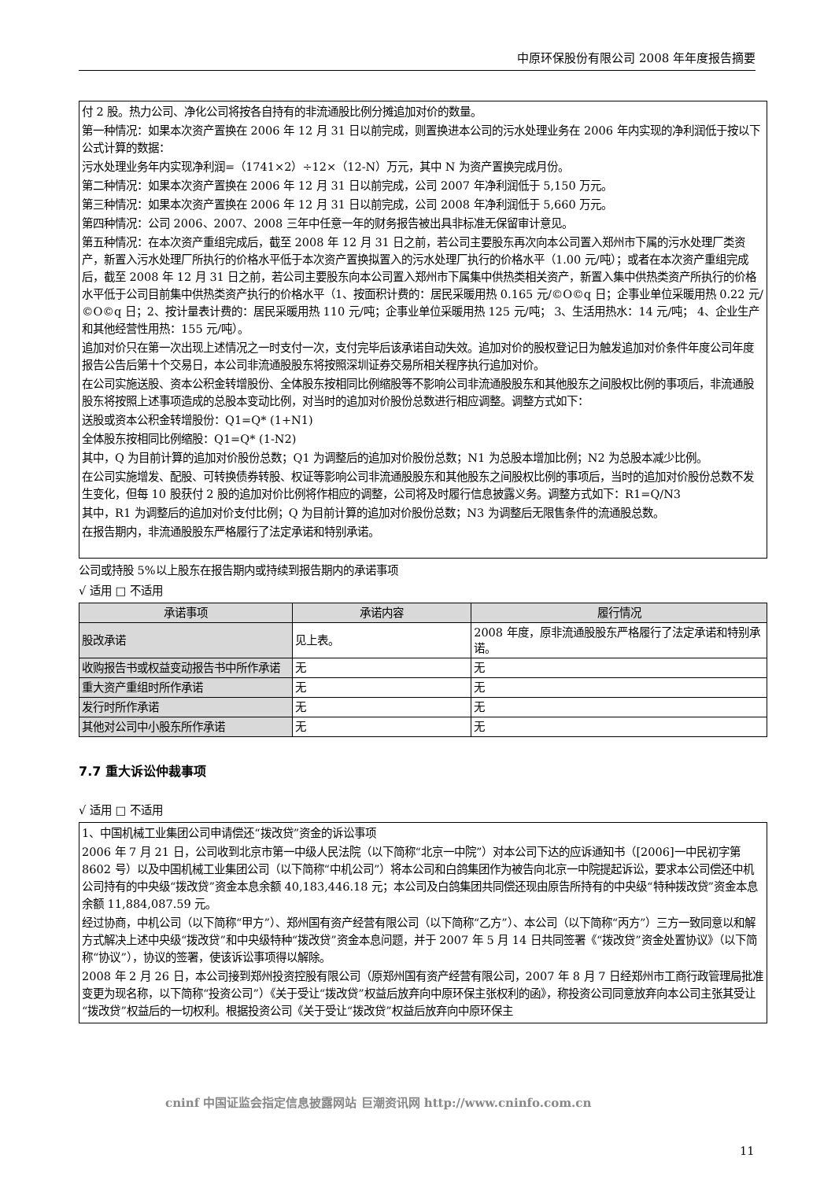中原环保股份有限公司 2008 年年度报告摘要
付 2 股。热力公司、净化公司将按各自持有的非流通股比例分摊追加对价的数量。
第一种情况：如果本次资产置换在 2006 年 12 月 31 日以前完成，则置换进本公司的污水处理业务在 2006 年内实现的净利润低于按以下公式计算的数据：
污水处理业务年内实现净利润=（1741×2）÷12×（12-N）万元，其中 N 为资产置换完成月份。
第二种情况：如果本次资产置换在 2006 年 12 月 31 日以前完成，公司 2007 年净利润低于 5,150 万元。
第三种情况：如果本次资产置换在 2006 年 12 月 31 日以前完成，公司 2008 年净利润低于 5,660 万元。
第四种情况：公司 2006、2007、2008 三年中任意一年的财务报告被出具非标准无保留审计意见。
第五种情况：在本次资产重组完成后，截至 2008 年 12 月 31 日之前，若公司主要股东再次向本公司置入郑州市下属的污水处理厂类资产，新置入污水处理厂所执行的价格水平低于本次资产置换拟置入的污水处理厂执行的价格水平（1.00 元/吨）；或者在本次资产重组完成后，截至 2008 年 12 月 31 日之前，若公司主要股东向本公司置入郑州市下属集中供热类相关资产，新置入集中供热类资产所执行的价格水平低于公司目前集中供热类资产执行的价格水平（1、按面积计费的：居民采暖用热 0.165 元/©O©q 日；企事业单位采暖用热 0.22 元/©O©q 日；2、按计量表计费的：居民采暖用热 110 元/吨；企事业单位采暖用热 125 元/吨； 3、生活用热水：14 元/吨； 4、企业生产和其他经营性用热：155 元/吨）。
追加对价只在第一次出现上述情况之一时支付一次，支付完毕后该承诺自动失效。追加对价的股权登记日为触发追加对价条件年度公司年度报告公告后第十个交易日，本公司非流通股股东将按照深圳证券交易所相关程序执行追加对价。
在公司实施送股、资本公积金转增股份、全体股东按相同比例缩股等不影响公司非流通股股东和其他股东之间股权比例的事项后，非流通股股东将按照上述事项造成的总股本变动比例，对当时的追加对价股份总数进行相应调整。调整方式如下：
送股或资本公积金转增股份：Q1=Q* (1+N1)
全体股东按相同比例缩股：Q1=Q* (1-N2)
其中，Q 为目前计算的追加对价股份总数；Q1 为调整后的追加对价股份总数；N1 为总股本增加比例；N2 为总股本减少比例。
在公司实施增发、配股、可转换债券转股、权证等影响公司非流通股股东和其他股东之间股权比例的事项后，当时的追加对价股份总数不发生变化，但每 10 股获付 2 股的追加对价比例将作相应的调整，公司将及时履行信息披露义务。调整方式如下：R1=Q/N3
其中，R1 为调整后的追加对价支付比例；Q 为目前计算的追加对价股份总数；N3 为调整后无限售条件的流通股总数。
在报告期内，非流通股股东严格履行了法定承诺和特别承诺。
公司或持股 5%以上股东在报告期内或持续到报告期内的承诺事项
√ 适用 □ 不适用
| 承诺事项 | 承诺内容 | 履行情况 |
| --- | --- | --- |
| 股改承诺 | 见上表。 | 2008 年度，原非流通股股东严格履行了法定承诺和特别承诺。 |
| 收购报告书或权益变动报告书中所作承诺 | 无 | 无 |
| 重大资产重组时所作承诺 | 无 | 无 |
| 发行时所作承诺 | 无 | 无 |
| 其他对公司中小股东所作承诺 | 无 | 无 |
7.7 重大诉讼仲裁事项
√ 适用 □ 不适用
1、中国机械工业集团公司申请偿还“拨改贷”资金的诉讼事项
2006 年 7 月 21 日，公司收到北京市第一中级人民法院（以下简称“北京一中院”）对本公司下达的应诉通知书（[2006]一中民初字第 8602 号）以及中国机械工业集团公司（以下简称“中机公司”）将本公司和白鸽集团作为被告向北京一中院提起诉讼，要求本公司偿还中机公司持有的中央级“拨改贷”资金本息余额 40,183,446.18 元；本公司及白鸽集团共同偿还现由原告所持有的中央级“特种拨改贷”资金本息余额 11,884,087.59 元。
经过协商，中机公司（以下简称“甲方”）、郑州国有资产经营有限公司（以下简称“乙方”）、本公司（以下简称“丙方”）三方一致同意以和解方式解决上述中央级“拨改贷”和中央级特种“拨改贷”资金本息问题，并于 2007 年 5 月 14 日共同签署《“拨改贷”资金处置协议》（以下简称“协议”），协议的签署，使该诉讼事项得以解除。
2008 年 2 月 26 日，本公司接到郑州投资控股有限公司（原郑州国有资产经营有限公司，2007 年 8 月 7 日经郑州市工商行政管理局批准变更为现名称，以下简称“投资公司”）《关于受让“拨改贷”权益后放弃向中原环保主张权利的函》，称投资公司同意放弃向本公司主张其受让“拨改贷”权益后的一切权利。根据投资公司《关于受让“拨改贷”权益后放弃向中原环保主
cninf 中国证监会指定信息披露网站 巨潮资讯网 http://www.cninfo.com.cn
11